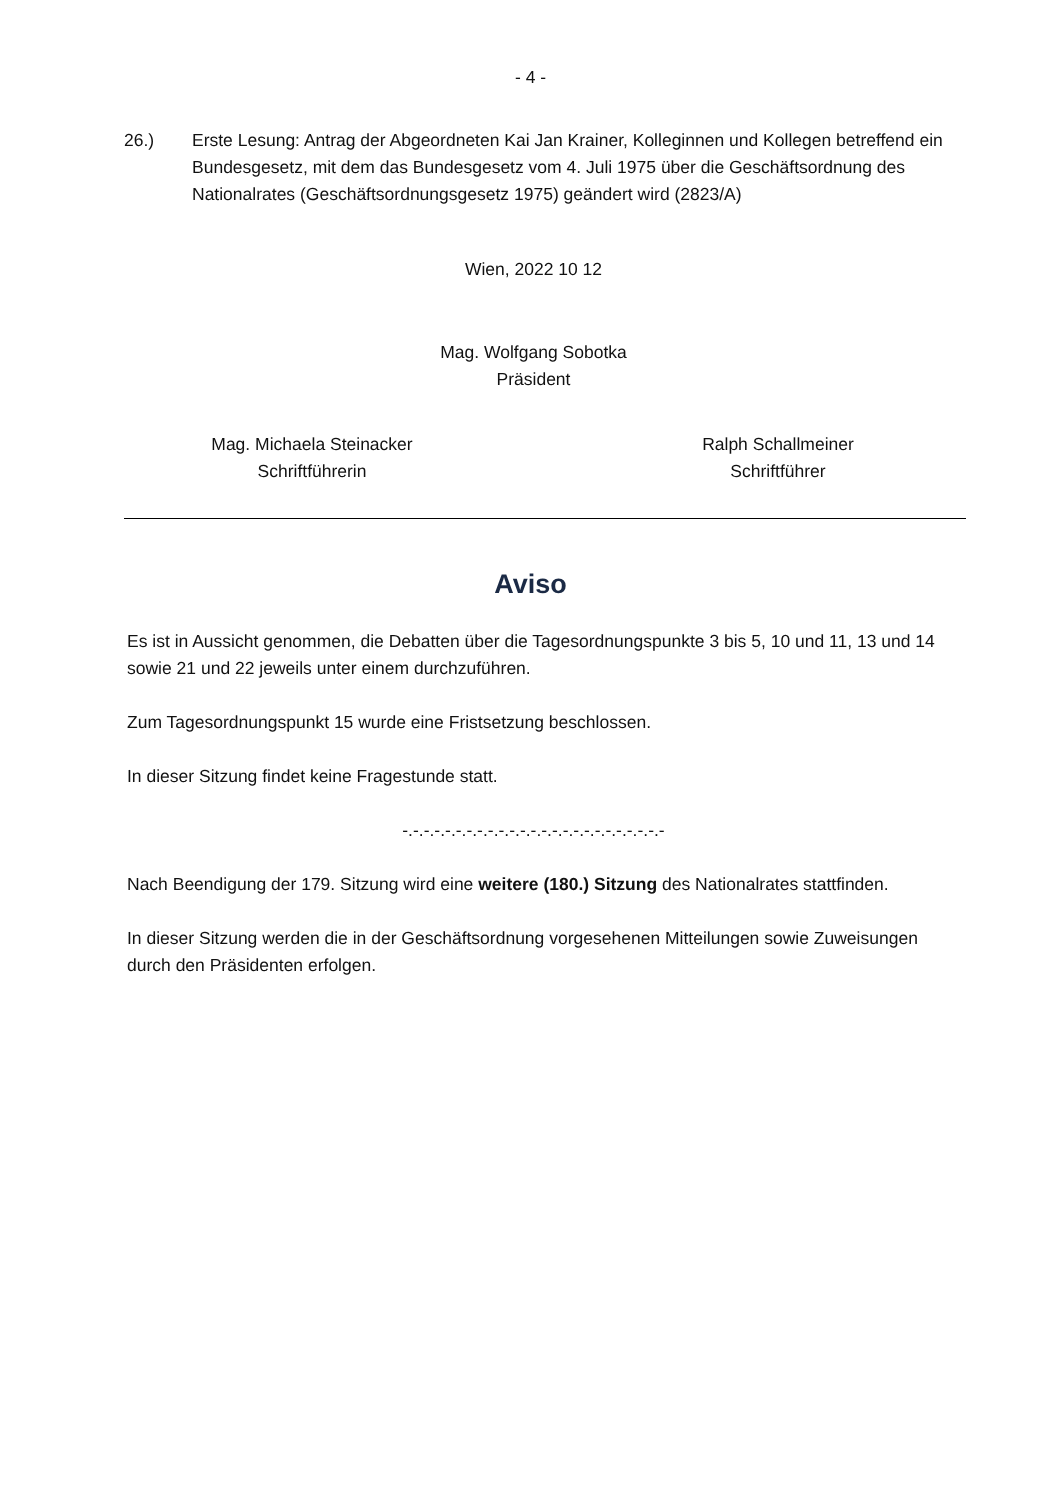- 4 -
26.) Erste Lesung: Antrag der Abgeordneten Kai Jan Krainer, Kolleginnen und Kollegen betreffend ein Bundesgesetz, mit dem das Bundesgesetz vom 4. Juli 1975 über die Geschäftsordnung des Nationalrates (Geschäftsordnungsgesetz 1975) geändert wird (2823/A)
Wien, 2022 10 12
Mag. Wolfgang Sobotka
Präsident
Mag. Michaela Steinacker
Schriftführerin
Ralph Schallmeiner
Schriftführer
Aviso
Es ist in Aussicht genommen, die Debatten über die Tagesordnungspunkte 3 bis 5, 10 und 11, 13 und 14 sowie 21 und 22 jeweils unter einem durchzuführen.
Zum Tagesordnungspunkt 15 wurde eine Fristsetzung beschlossen.
In dieser Sitzung findet keine Fragestunde statt.
-.-.-.-.-.-.-.-.-.-.-.-.-.-.-.-.-.-.-.-.-.-.-.-.-
Nach Beendigung der 179. Sitzung wird eine weitere (180.) Sitzung des Nationalrates stattfinden.
In dieser Sitzung werden die in der Geschäftsordnung vorgesehenen Mitteilungen sowie Zuweisungen durch den Präsidenten erfolgen.